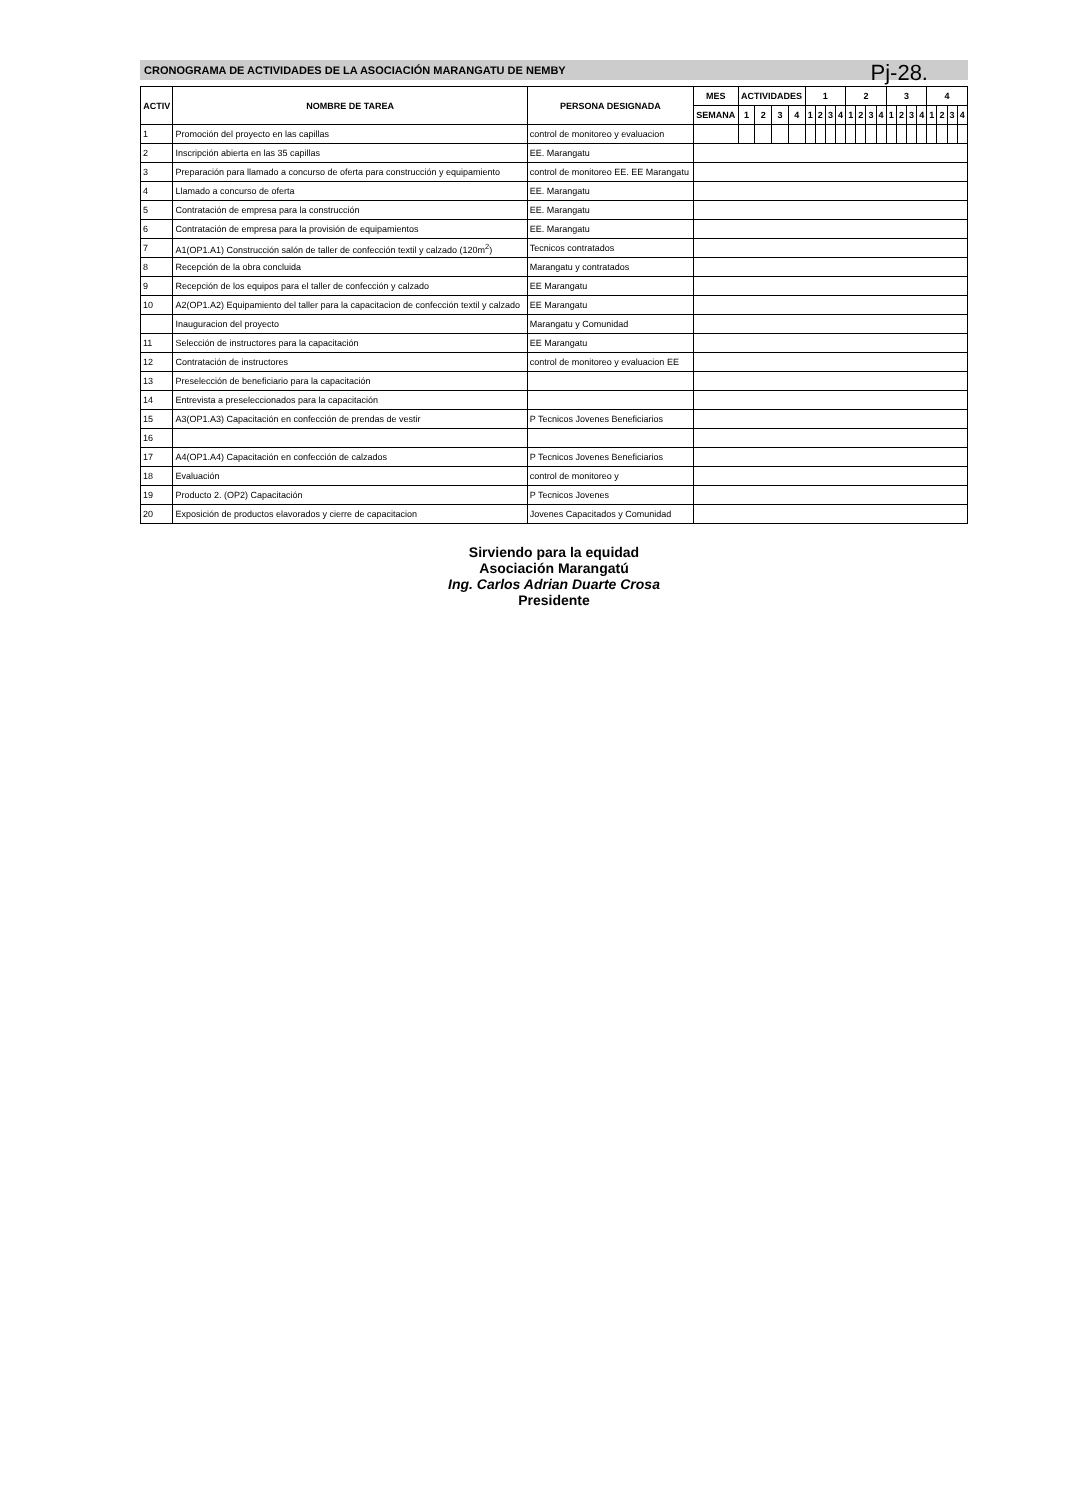Pj-28.
CRONOGRAMA DE ACTIVIDADES DE LA ASOCIACIÓN MARANGATU DE NEMBY
| ACTIV | NOMBRE DE TAREA | PERSONA DESIGNADA | MES | ACTIVIDADES | | | | 1 | | | | 2 | | | | 3 | | | | 4 | | | |
| --- | --- | --- | --- | --- | --- | --- | --- | --- | --- | --- | --- | --- | --- | --- | --- | --- | --- | --- | --- | --- | --- | --- | --- |
| | | | SEMANA | 1 | 2 | 3 | 4 | 1 | 2 | 3 | 4 | 1 | 2 | 3 | 4 | 1 | 2 | 3 | 4 | 1 | 2 | 3 | 4 |
| 1 | Promoción del proyecto en las capillas | control de monitoreo y evaluacion | | | | | | | | | | | | | | | | | | | | | |
| 2 | Inscripción abierta en las 35 capillas | EE. Marangatu | | | | | | | | | | | | | | | | | | | | | |
| 3 | Preparación para llamado a concurso de oferta para construcción y equipamiento | control de monitoreo EE. EE Marangatu | | | | | | | | | | | | | | | | | | | | | |
| 4 | Llamado a concurso de oferta | EE. Marangatu | | | | | | | | | | | | | | | | | | | | | |
| 5 | Contratación de empresa para la construcción | EE. Marangatu | | | | | | | | | | | | | | | | | | | | | |
| 6 | Contratación de empresa para la provisión de equipamientos | EE. Marangatu | | | | | | | | | | | | | | | | | | | | | |
| 7 | A1(OP1.A1) Construcción salón de taller de confección textil y calzado (120m<sup>2</sup>) | Tecnicos contratados | | | | | | | | | | | | | | | | | | | | | |
| 8 | Recepción de la obra concluida | Marangatu y contratados | | | | | | | | | | | | | | | | | | | | | |
| 9 | Recepción de los equipos para el taller de confección y calzado | EE Marangatu | | | | | | | | | | | | | | | | | | | | | |
| 10 | A2(OP1.A2) Equipamiento del taller para la capacitacion de confección textil y calzado | EE Marangatu | | | | | | | | | | | | | | | | | | | | | |
| | Inauguracion del proyecto | Marangatu y Comunidad | | | | | | | | | | | | | | | | | | | | | |
| 11 | Selección de instructores para la capacitación | EE Marangatu | | | | | | | | | | | | | | | | | | | | | |
| 12 | Contratación de instructores | control de monitoreo y evaluacion EE | | | | | | | | | | | | | | | | | | | | | |
| 13 | Preselección de beneficiario para la capacitación | | | | | | | | | | | | | | | | | | | | | | |
| 14 | Entrevista a preseleccionados para la capacitación | | | | | | | | | | | | | | | | | | | | | | |
| 15 | A3(OP1.A3) Capacitación en confección de prendas de vestir | P Tecnicos Jovenes Beneficiarios | | | | | | | | | | | | | | | | | | | | | |
| 16 | | | | | | | | | | | | | | | | | | | | | | | |
| 17 | A4(OP1.A4) Capacitación en confección de calzados | P Tecnicos Jovenes Beneficiarios | | | | | | | | | | | | | | | | | | | | | |
| 18 | Evaluación | control de monitoreo y | | | | | | | | | | | | | | | | | | | | | |
| 19 | Producto 2. (OP2) Capacitación | P Tecnicos Jovenes | | | | | | | | | | | | | | | | | | | | | |
| 20 | Exposición de productos elavorados y cierre de capacitacion | Jovenes Capacitados y Comunidad | | | | | | | | | | | | | | | | | | | | | |
Sirviendo para la equidad
Asociación Marangatú
Ing. Carlos Adrian Duarte Crosa
Presidente